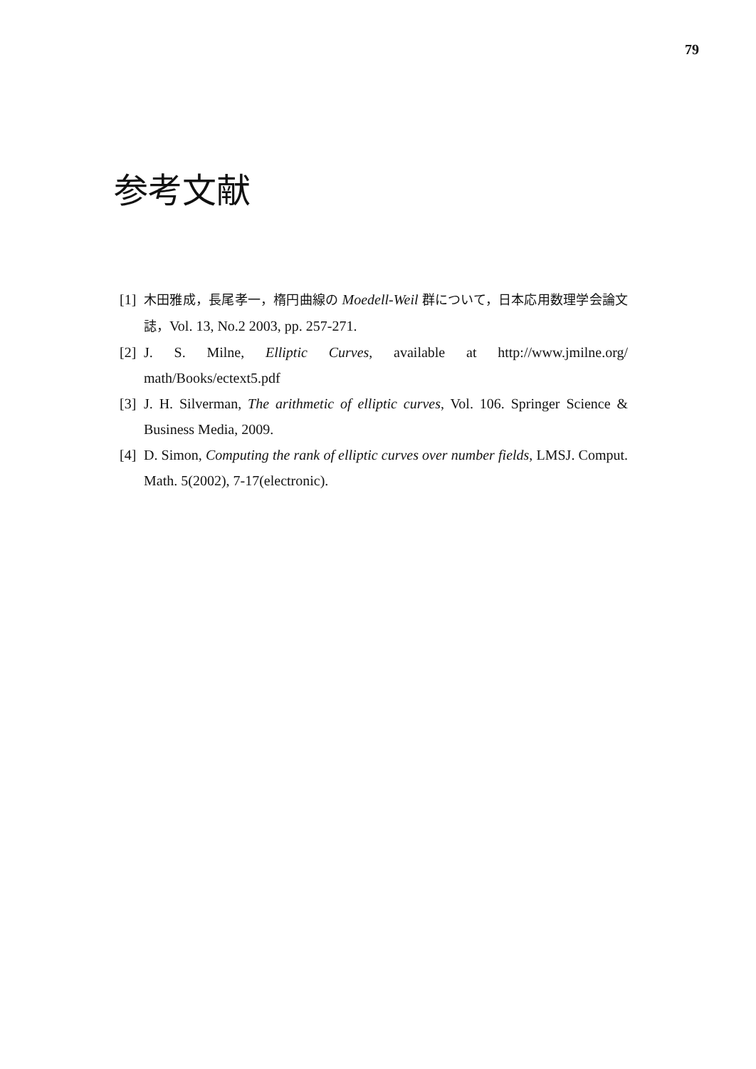79
参考文献
[1] 木田雅成，長尾孝一，楕円曲線の Moedell-Weil 群について，日本応用数理学会論文誌，Vol. 13, No.2 2003, pp. 257-271.
[2] J. S. Milne, Elliptic Curves, available at http://www.jmilne.org/ math/Books/ectext5.pdf
[3] J. H. Silverman, The arithmetic of elliptic curves, Vol. 106. Springer Science & Business Media, 2009.
[4] D. Simon, Computing the rank of elliptic curves over number fields, LMSJ. Comput. Math. 5(2002), 7-17(electronic).